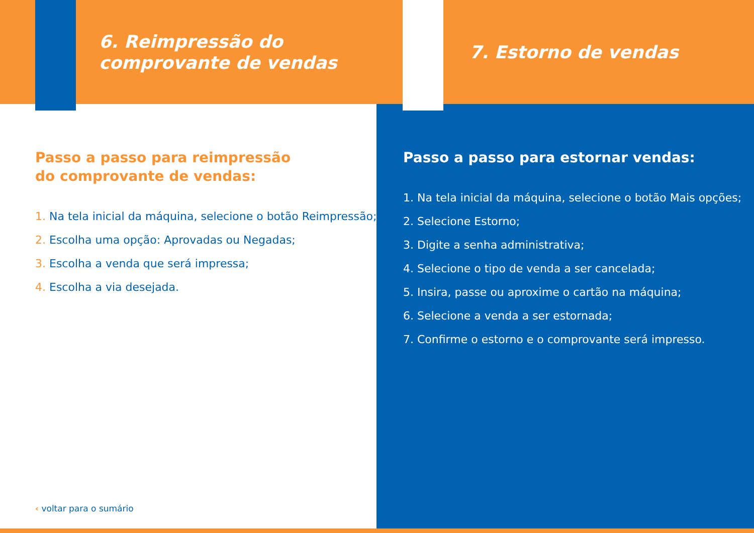6. Reimpressão do
comprovante de vendas
Passo a passo para reimpressão
do comprovante de vendas:
1. Na tela inicial da máquina, selecione o botão Reimpressão;
2. Escolha uma opção: Aprovadas ou Negadas;
3. Escolha a venda que será impressa;
4. Escolha a via desejada.
7. Estorno de vendas
Passo a passo para estornar vendas:
1. Na tela inicial da máquina, selecione o botão Mais opções;
2. Selecione Estorno;
3. Digite a senha administrativa;
4. Selecione o tipo de venda a ser cancelada;
5. Insira, passe ou aproxime o cartão na máquina;
6. Selecione a venda a ser estornada;
7. Confirme o estorno e o comprovante será impresso.
‹ voltar para o sumário